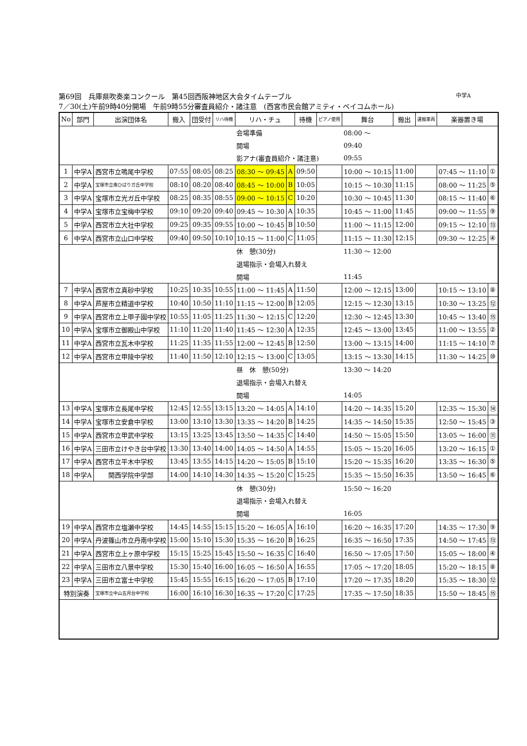第69回　兵庫県吹奏楽コンクール　第45回西阪神地区大会タイムテーブル 中学A
7／30(土)午前9時40分開場　午前9時55分審査員紹介・諸注意　(西宮市民会館アミティ・ベイコムホール)
| No | 部門 | 出演団体名 | 搬入 | 団受付 | リハ待機 | リハ・チュ | | 待機 | ピアノ使用 | 舞台 | 搬出 | 運搬車両 | 楽器置き場 | |
| --- | --- | --- | --- | --- | --- | --- | --- | --- | --- | --- | --- | --- | --- | --- |
| | | | | | | 会場準備 | | | | 08:00 ～ | | | | |
| | | | | | | 開場 | | | | 09:40 | | | | |
| | | | | | | 影アナ(審査員紹介・諸注意) | | | | 09:55 | | | | |
| 1 | 中学A | 西宮市立鳴尾中学校 | 07:55 | 08:05 | 08:25 | 08:30 ～ 09:45 | A | 09:50 | | 10:00 ～ 10:15 | 11:00 | | 07:45 ～ 11:10 | ① |
| 2 | 中学A | 宝塚市立南ひばりガ丘中学校 | 08:10 | 08:20 | 08:40 | 08:45 ～ 10:00 | B | 10:05 | | 10:15 ～ 10:30 | 11:15 | | 08:00 ～ 11:25 | ⑤ |
| 3 | 中学A | 宝塚市立光ガ丘中学校 | 08:25 | 08:35 | 08:55 | 09:00 ～ 10:15 | C | 10:20 | | 10:30 ～ 10:45 | 11:30 | | 08:15 ～ 11:40 | ⑥ |
| 4 | 中学A | 宝塚市立宝梅中学校 | 09:10 | 09:20 | 09:40 | 09:45 ～ 10:30 | A | 10:35 | | 10:45 ～ 11:00 | 11:45 | | 09:00 ～ 11:55 | ⑨ |
| 5 | 中学A | 西宮市立大社中学校 | 09:25 | 09:35 | 09:55 | 10:00 ～ 10:45 | B | 10:50 | | 11:00 ～ 11:15 | 12:00 | | 09:15 ～ 12:10 | ⑬ |
| 6 | 中学A | 西宮市立山口中学校 | 09:40 | 09:50 | 10:10 | 10:15 ～ 11:00 | C | 11:05 | | 11:15 ～ 11:30 | 12:15 | | 09:30 ～ 12:25 | ④ |
| | | | | | | 休 憩(30分) | | | | 11:30 ～ 12:00 | | | | |
| | | | | | | 退場指示・会場入れ替え | | | | | | | | |
| | | | | | | 開場 | | | | 11:45 | | | | |
| 7 | 中学A | 西宮市立真砂中学校 | 10:25 | 10:35 | 10:55 | 11:00 ～ 11:45 | A | 11:50 | | 12:00 ～ 12:15 | 13:00 | | 10:15 ～ 13:10 | ⑧ |
| 8 | 中学A | 芦屋市立精道中学校 | 10:40 | 10:50 | 11:10 | 11:15 ～ 12:00 | B | 12:05 | | 12:15 ～ 12:30 | 13:15 | | 10:30 ～ 13:25 | ⑫ |
| 9 | 中学A | 西宮市立上甲子園中学校 | 10:55 | 11:05 | 11:25 | 11:30 ～ 12:15 | C | 12:20 | | 12:30 ～ 12:45 | 13:30 | | 10:45 ～ 13:40 | ⑮ |
| 10 | 中学A | 宝塚市立御殿山中学校 | 11:10 | 11:20 | 11:40 | 11:45 ～ 12:30 | A | 12:35 | | 12:45 ～ 13:00 | 13:45 | | 11:00 ～ 13:55 | ② |
| 11 | 中学A | 西宮市立瓦木中学校 | 11:25 | 11:35 | 11:55 | 12:00 ～ 12:45 | B | 12:50 | | 13:00 ～ 13:15 | 14:00 | | 11:15 ～ 14:10 | ⑦ |
| 12 | 中学A | 西宮市立甲陵中学校 | 11:40 | 11:50 | 12:10 | 12:15 ～ 13:00 | C | 13:05 | | 13:15 ～ 13:30 | 14:15 | | 11:30 ～ 14:25 | ⑩ |
| | | | | | | 昼 休 憩(50分) | | | | 13:30 ～ 14:20 | | | | |
| | | | | | | 退場指示・会場入れ替え | | | | | | | | |
| | | | | | | 開場 | | | | 14:05 | | | | |
| 13 | 中学A | 宝塚市立長尾中学校 | 12:45 | 12:55 | 13:15 | 13:20 ～ 14:05 | A | 14:10 | | 14:20 ～ 14:35 | 15:20 | | 12:35 ～ 15:30 | ⑭ |
| 14 | 中学A | 宝塚市立安倉中学校 | 13:00 | 13:10 | 13:30 | 13:35 ～ 14:20 | B | 14:25 | | 14:35 ～ 14:50 | 15:35 | | 12:50 ～ 15:45 | ③ |
| 15 | 中学A | 西宮市立甲武中学校 | 13:15 | 13:25 | 13:45 | 13:50 ～ 14:35 | C | 14:40 | | 14:50 ～ 15:05 | 15:50 | | 13:05 ～ 16:00 | ⑪ |
| 16 | 中学A | 三田市立けやき台中学校 | 13:30 | 13:40 | 14:00 | 14:05 ～ 14:50 | A | 14:55 | | 15:05 ～ 15:20 | 16:05 | | 13:20 ～ 16:15 | ① |
| 17 | 中学A | 西宮市立平木中学校 | 13:45 | 13:55 | 14:15 | 14:20 ～ 15:05 | B | 15:10 | | 15:20 ～ 15:35 | 16:20 | | 13:35 ～ 16:30 | ⑤ |
| 18 | 中学A | 関西学院中学部 | 14:00 | 14:10 | 14:30 | 14:35 ～ 15:20 | C | 15:25 | | 15:35 ～ 15:50 | 16:35 | | 13:50 ～ 16:45 | ⑥ |
| | | | | | | 休 憩(30分) | | | | 15:50 ～ 16:20 | | | | |
| | | | | | | 退場指示・会場入れ替え | | | | | | | | |
| | | | | | | 開場 | | | | 16:05 | | | | |
| 19 | 中学A | 西宮市立塩瀬中学校 | 14:45 | 14:55 | 15:15 | 15:20 ～ 16:05 | A | 16:10 | | 16:20 ～ 16:35 | 17:20 | | 14:35 ～ 17:30 | ⑨ |
| 20 | 中学A | 丹波篠山市立丹南中学校 | 15:00 | 15:10 | 15:30 | 15:35 ～ 16:20 | B | 16:25 | | 16:35 ～ 16:50 | 17:35 | | 14:50 ～ 17:45 | ⑬ |
| 21 | 中学A | 西宮市立上ヶ原中学校 | 15:15 | 15:25 | 15:45 | 15:50 ～ 16:35 | C | 16:40 | | 16:50 ～ 17:05 | 17:50 | | 15:05 ～ 18:00 | ④ |
| 22 | 中学A | 三田市立八景中学校 | 15:30 | 15:40 | 16:00 | 16:05 ～ 16:50 | A | 16:55 | | 17:05 ～ 17:20 | 18:05 | | 15:20 ～ 18:15 | ⑧ |
| 23 | 中学A | 三田市立富士中学校 | 15:45 | 15:55 | 16:15 | 16:20 ～ 17:05 | B | 17:10 | | 17:20 ～ 17:35 | 18:20 | | 15:35 ～ 18:30 | ⑫ |
| 特別演奏 | | 宝塚市立中山五月台中学校 | 16:00 | 16:10 | 16:30 | 16:35 ～ 17:20 | C | 17:25 | | 17:35 ～ 17:50 | 18:35 | | 15:50 ～ 18:45 | ⑮ |